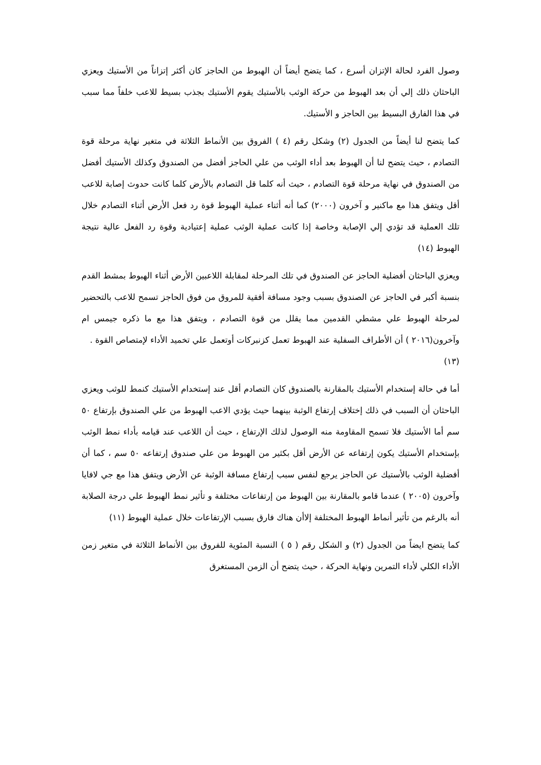وصول الفرد لحالة الإتزان أسرع ، كما يتضح أيضاً أن الهبوط من الحاجز كان أكثر إتزاناً من الأستيك ويعزي الباحثان ذلك إلي أن بعد الهبوط من حركة الوثب بالأستيك يقوم الأستيك بجذب بسيط للاعب خلفاً مما سبب في هذا الفارق البسيط بين الحاجز و الأستيك.
كما يتضح لنا أيضاً من الجدول (٢) وشكل رقم (٤ ) الفروق بين الأنماط الثلاثة في متغير نهاية مرحلة قوة التصادم ، حيث يتضح لنا أن الهبوط بعد أداء الوثب من علي الحاجز أفضل من الصندوق وكذلك الأستيك أفضل من الصندوق في نهاية مرحلة قوة التصادم ، حيث أنه كلما قل التصادم بالأرض كلما كانت حدوث إصابة للاعب أقل ويتفق هذا مع ماكنير و آخرون (٢٠٠٠) كما أنه أثناء عملية الهبوط قوة رد فعل الأرض أثناء التصادم خلال تلك العملية قد تؤدي إلي الإصابة وخاصة إذا كانت عملية الوثب عملية إعتيادية وقوة رد الفعل عالية نتيجة الهبوط (١٤)
ويعزي الباحثان أفضلية الحاجز عن الصندوق في تلك المرحلة لمقابلة اللاعبين الأرض أثناء الهبوط بمشط القدم بنسبة أكبر في الحاجز عن الصندوق بسبب وجود مسافة أفقية للمروق من فوق الحاجز تسمح للاعب بالتحضير لمرحلة الهبوط علي مشطي القدمين مما يقلل من قوة التصادم ، ويتفق هذا مع ما ذكره جيمس ام وآخرون(٢٠١٦ ) أن الأطراف السفلية عند الهبوط تعمل كزنبركات أوتعمل علي تخميد الأداء لإمتصاص القوة .
(١٣)
أما في حالة إستخدام الأستيك بالمقارنة بالصندوق كان التصادم أقل عند إستخدام الأستيك كنمط للوثب ويعزي الباحثان أن السبب في ذلك إختلاف إرتفاع الوثبة بينهما حيث يؤدي الاعب الهبوط من علي الصندوق بإرتفاع ٥٠ سم أما الأستيك فلا تسمح المقاومة منه الوصول لذلك الإرتفاع ، حيث أن اللاعب عند قيامه بأداء نمط الوثب بإستخدام الأستيك يكون إرتفاعه عن الأرض أقل بكثير من الهبوط من علي صندوق إرتفاعه ٥٠ سم ، كما أن أفضلية الوثب بالأستيك عن الحاجز يرجع لنفس سبب إرتفاع مسافة الوثبة عن الأرض ويتفق هذا مع جي لافايا وآخرون (٢٠٠٥ ) عندما قامو بالمقارنة بين الهبوط من إرتفاعات مختلفة و تأثير نمط الهبوط علي درجة الصلابة أنه بالرغم من تأثير أنماط الهبوط المختلفة إلاأن هناك فارق بسبب الإرتفاعات خلال عملية الهبوط (١١)
كما يتضح ايضاً من الجدول (٢) و الشكل رقم ( ٥ ) النسبة المئوية للفروق بين الأنماط الثلاثة في متغير زمن الأداء الكلي لأداء التمرين ونهاية الحركة ، حيث يتضح أن الزمن المستغرق